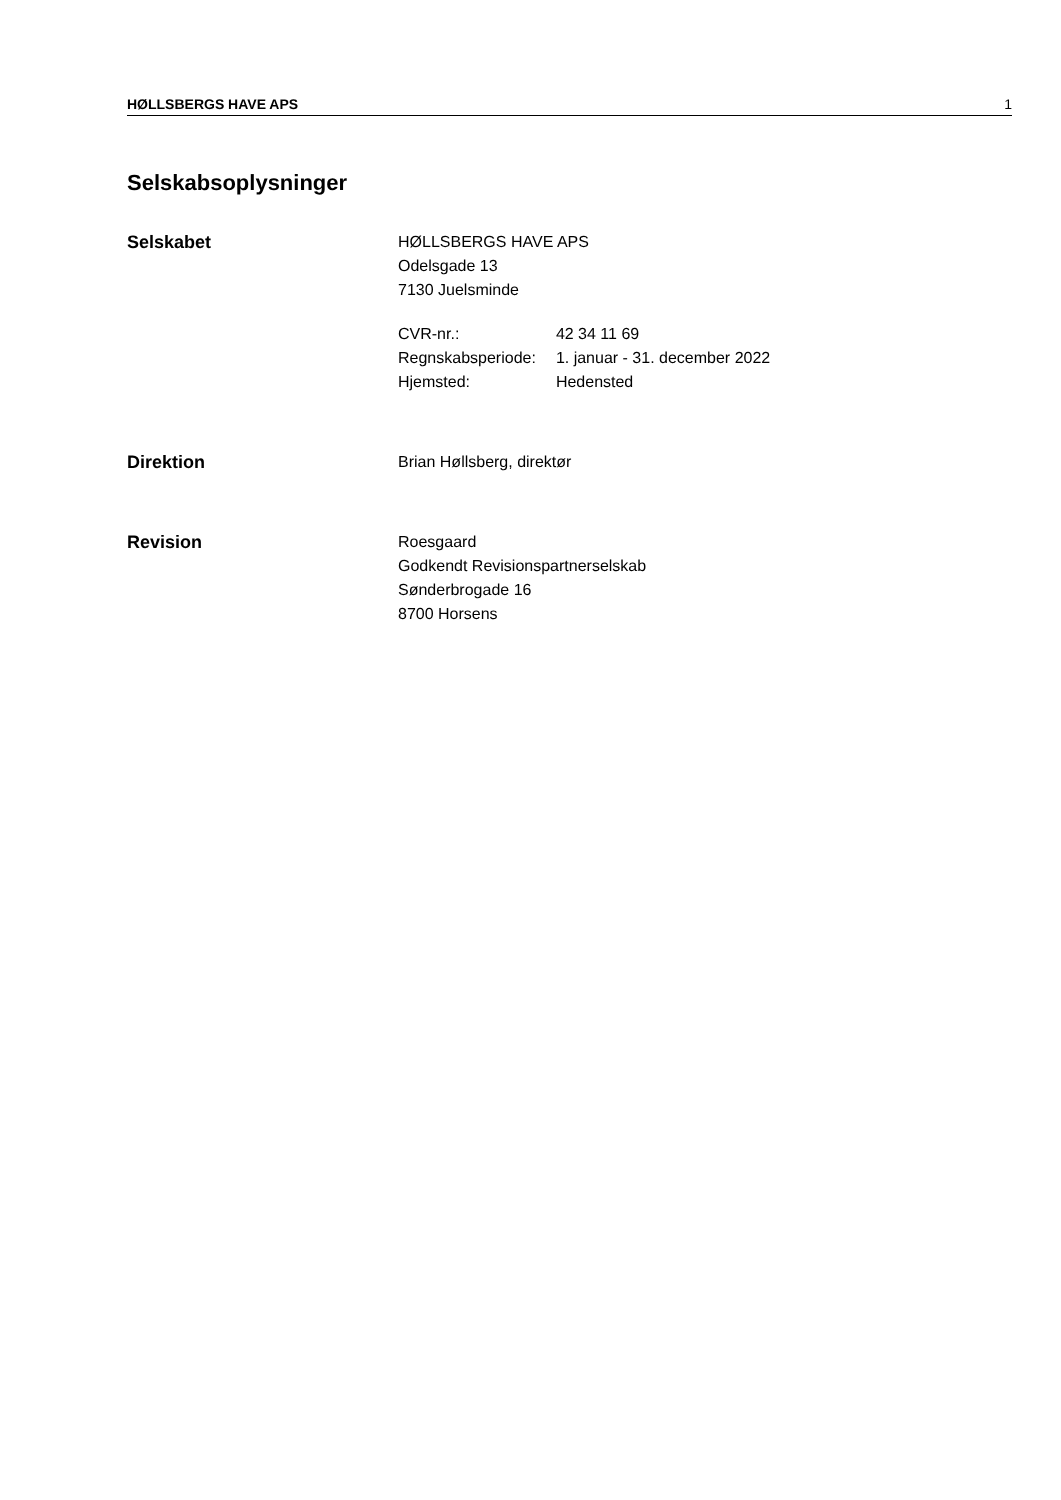HØLLSBERGS HAVE APS 1
Selskabsoplysninger
Selskabet HØLLSBERGS HAVE APS
Odelsgade 13
7130 Juelsminde
| CVR-nr.: | 42 34 11 69 |
| Regnskabsperiode: | 1. januar - 31. december 2022 |
| Hjemsted: | Hedensted |
Direktion Brian Høllsberg, direktør
Revision Roesgaard
Godkendt Revisionspartnerselskab
Sønderbrogade 16
8700 Horsens